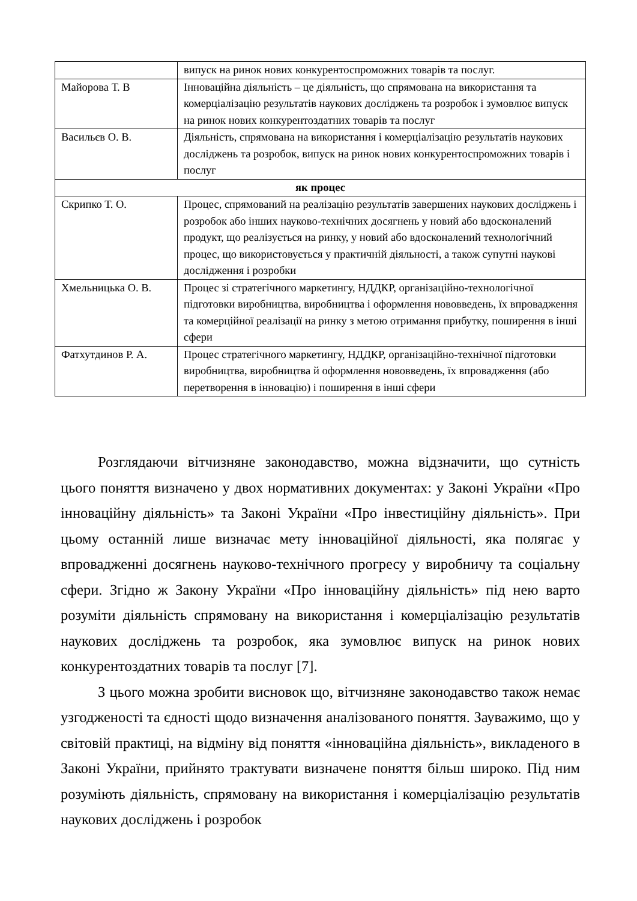| | випуск на ринок нових конкурентоспроможних товарів та послуг. |
| Майорова Т. В | Інноваційна діяльність – це діяльність, що спрямована на використання та комерціалізацію результатів наукових досліджень та розробок і зумовлює випуск на ринок нових конкурентоздатних товарів та послуг |
| Васильєв О. В. | Діяльність, спрямована на використання і комерціалізацію результатів наукових досліджень та розробок, випуск на ринок нових конкурентоспроможних товарів і послуг |
| як процес | |
| Скрипко Т. О. | Процес, спрямований на реалізацію результатів завершених наукових досліджень і розробок або інших науково-технічних досягнень у новий або вдосконалений продукт, що реалізується на ринку, у новий або вдосконалений технологічний процес, що використовується у практичній діяльності, а також супутні наукові дослідження і розробки |
| Хмельницька О. В. | Процес зі стратегічного маркетингу, НДДКР, організаційно-технологічної підготовки виробництва, виробництва і оформлення нововведень, їх впровадження та комерційної реалізації на ринку з метою отримання прибутку, поширення в інші сфери |
| Фатхутдинов Р. А. | Процес стратегічного маркетингу, НДДКР, організаційно-технічної підготовки виробництва, виробництва й оформлення нововведень, їх впровадження (або перетворення в інновацію) і поширення в інші сфери |
Розглядаючи вітчизняне законодавство, можна відзначити, що сутність цього поняття визначено у двох нормативних документах: у Законі України «Про інноваційну діяльність» та Законі України «Про інвестиційну діяльність». При цьому останній лише визначає мету інноваційної діяльності, яка полягає у впровадженні досягнень науково-технічного прогресу у виробничу та соціальну сфери. Згідно ж Закону України «Про інноваційну діяльність» під нею варто розуміти діяльність спрямовану на використання і комерціалізацію результатів наукових досліджень та розробок, яка зумовлює випуск на ринок нових конкурентоздатних товарів та послуг [7].
З цього можна зробити висновок що, вітчизняне законодавство також немає узгодженості та єдності щодо визначення аналізованого поняття. Зауважимо, що у світовій практиці, на відміну від поняття «інноваційна діяльність», викладеного в Законі України, прийнято трактувати визначене поняття більш широко. Під ним розуміють діяльність, спрямовану на використання і комерціалізацію результатів наукових досліджень і розробок